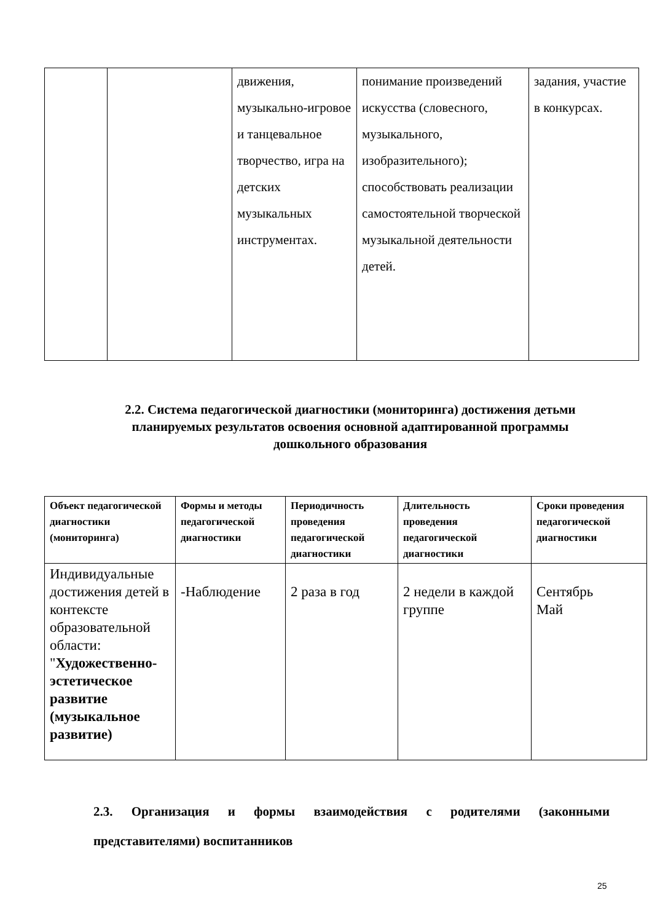| | | движения, музыкально-игровое и танцевальное творчество, игра на детских музыкальных инструментах. | понимание произведений искусства (словесного, музыкального, изобразительного); способствовать реализации самостоятельной творческой музыкальной деятельности детей. | задания, участие в конкурсах. |
2.2. Система педагогической диагностики (мониторинга) достижения детьми планируемых результатов освоения основной адаптированной программы дошкольного образования
| Объект педагогической диагностики (мониторинга) | Формы и методы педагогической диагностики | Периодичность проведения педагогической диагностики | Длительность проведения педагогической диагностики | Сроки проведения педагогической диагностики |
| --- | --- | --- | --- | --- |
| Индивидуальные достижения детей в контексте образовательной области: " Художественно-эстетическое развитие (музыкальное развитие) | -Наблюдение | 2 раза в год | 2 недели в каждой группе | Сентябрь Май |
2.3. Организация и формы взаимодействия с родителями (законными представителями) воспитанников
25